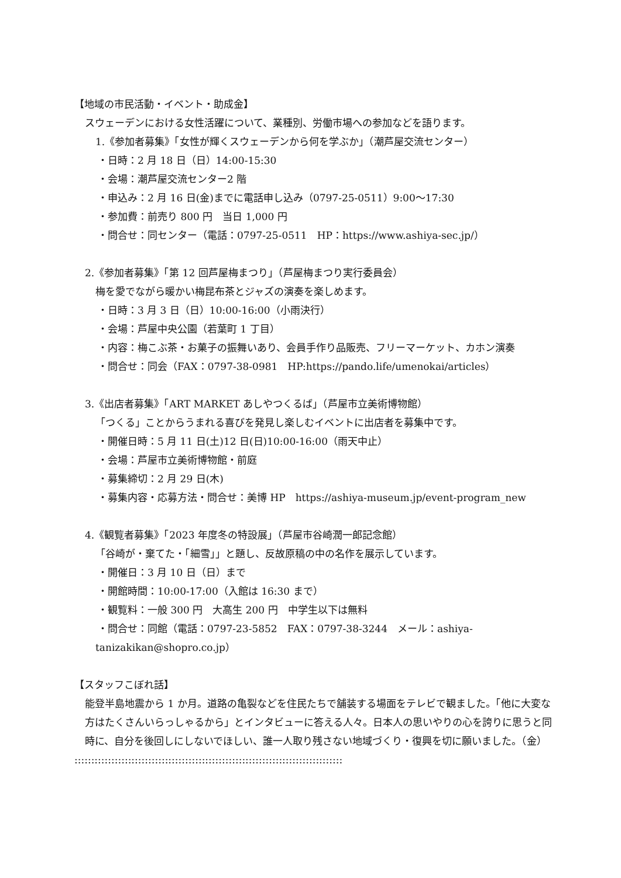【地域の市民活動・イベント・助成金】
スウェーデンにおける女性活躍について、業種別、労働市場への参加などを語ります。
1.《参加者募集》「女性が輝くスウェーデンから何を学ぶか」（潮芦屋交流センター）
・日時：2 月 18 日（日）14:00-15:30
・会場：潮芦屋交流センター2 階
・申込み：2 月 16 日(金)までに電話申し込み（0797-25-0511）9:00～17:30
・参加費：前売り 800 円　当日 1,000 円
・問合せ：同センター（電話：0797-25-0511　HP：https://www.ashiya-sec.jp/）
2.《参加者募集》「第 12 回芦屋梅まつり」（芦屋梅まつり実行委員会）
梅を愛でながら暖かい梅昆布茶とジャズの演奏を楽しめます。
・日時：3 月 3 日（日）10:00-16:00（小雨決行）
・会場：芦屋中央公園（若葉町 1 丁目）
・内容：梅こぶ茶・お菓子の振舞いあり、会員手作り品販売、フリーマーケット、カホン演奏
・問合せ：同会（FAX：0797-38-0981　HP:https://pando.life/umenokai/articles）
3.《出店者募集》「ART MARKET あしやつくるば」（芦屋市立美術博物館）
「つくる」ことからうまれる喜びを発見し楽しむイベントに出店者を募集中です。
・開催日時：5 月 11 日(土)12 日(日)10:00-16:00（雨天中止）
・会場：芦屋市立美術博物館・前庭
・募集締切：2 月 29 日(木)
・募集内容・応募方法・問合せ：美博 HP　https://ashiya-museum.jp/event-program_new
4.《観覧者募集》「2023 年度冬の特設展」（芦屋市谷崎潤一郎記念館）
「谷崎が・棄てた・「細雪」」と題し、反故原稿の中の名作を展示しています。
・開催日：3 月 10 日（日）まで
・開館時間：10:00-17:00（入館は 16:30 まで）
・観覧料：一般 300 円　大高生 200 円　中学生以下は無料
・問合せ：同館（電話：0797-23-5852　FAX：0797-38-3244　メール：ashiya-
tanizakikan@shopro.co.jp）
【スタッフこぼれ話】
能登半島地震から 1 か月。道路の亀裂などを住民たちで舗装する場面をテレビで観ました。「他に大変な方はたくさんいらっしゃるから」とインタビューに答える人々。日本人の思いやりの心を誇りに思うと同時に、自分を後回しにしないでほしい、誰一人取り残さない地域づくり・復興を切に願いました。（金）
::::::::::::::::::::::::::::::::::::::::::::::::::::::::::::::::::::::::::::::::